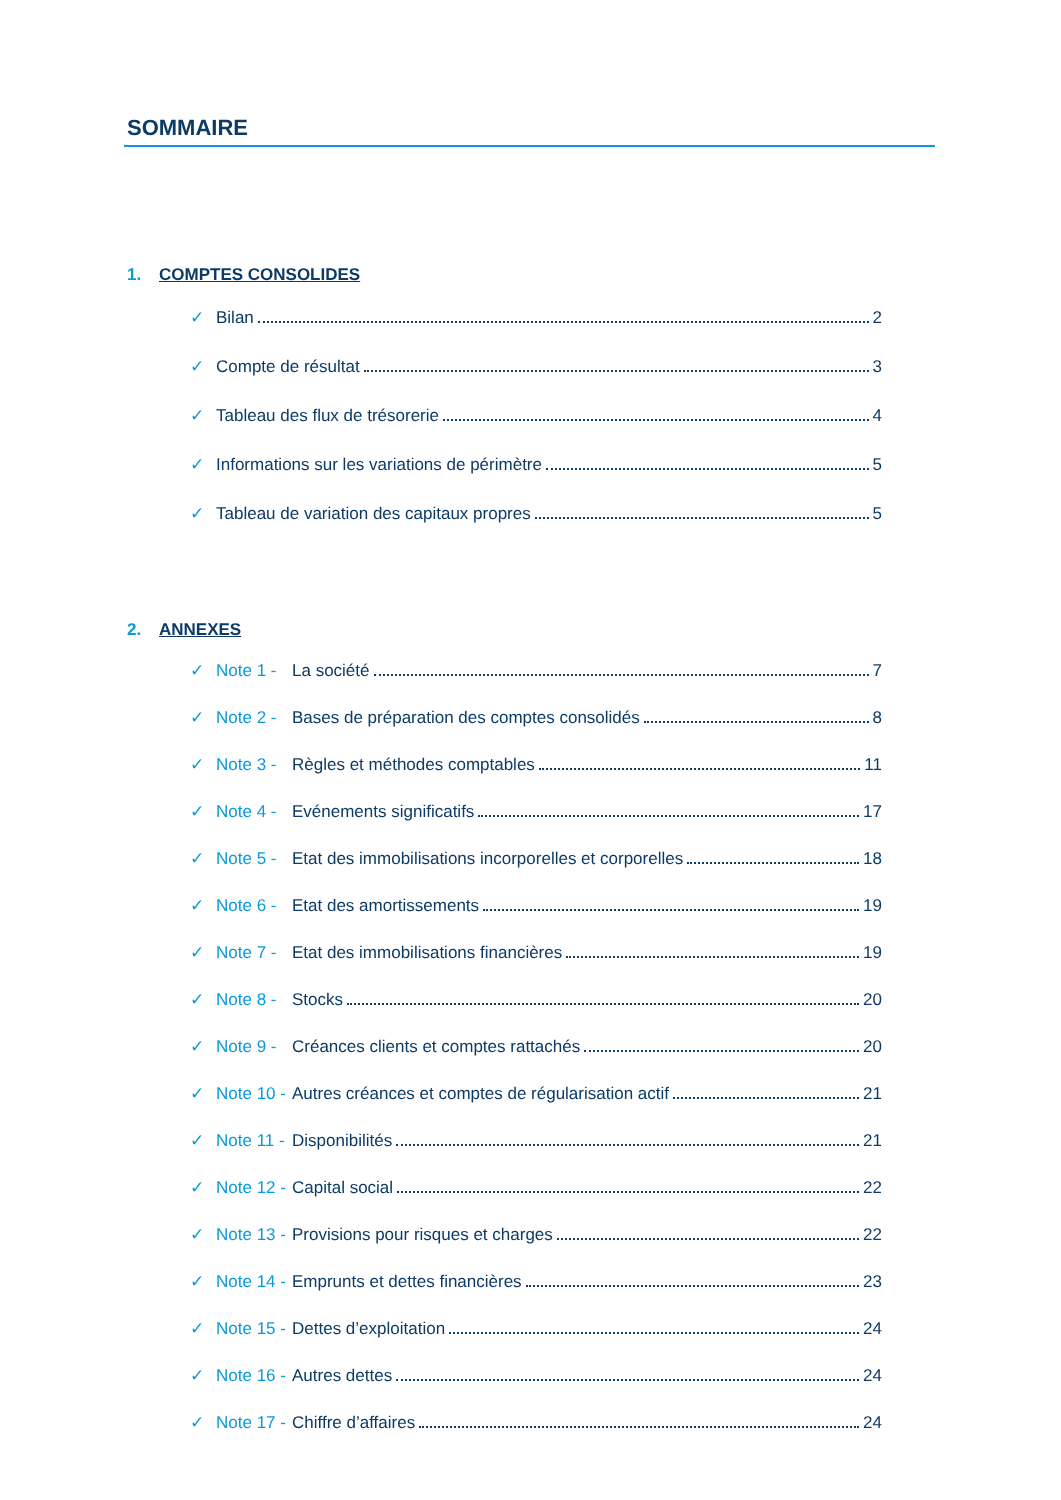SOMMAIRE
1. COMPTES CONSOLIDES
✓ Bilan 2
✓ Compte de résultat 3
✓ Tableau des flux de trésorerie 4
✓ Informations sur les variations de périmètre 5
✓ Tableau de variation des capitaux propres 5
2. ANNEXES
✓ Note 1 - La société 7
✓ Note 2 - Bases de préparation des comptes consolidés 8
✓ Note 3 - Règles et méthodes comptables 11
✓ Note 4 - Evénements significatifs 17
✓ Note 5 - Etat des immobilisations incorporelles et corporelles 18
✓ Note 6 - Etat des amortissements 19
✓ Note 7 - Etat des immobilisations financières 19
✓ Note 8 - Stocks 20
✓ Note 9 - Créances clients et comptes rattachés 20
✓ Note 10 - Autres créances et comptes de régularisation actif 21
✓ Note 11 - Disponibilités 21
✓ Note 12 - Capital social 22
✓ Note 13 - Provisions pour risques et charges 22
✓ Note 14 - Emprunts et dettes financières 23
✓ Note 15 - Dettes d’exploitation 24
✓ Note 16 - Autres dettes 24
✓ Note 17 - Chiffre d’affaires 24